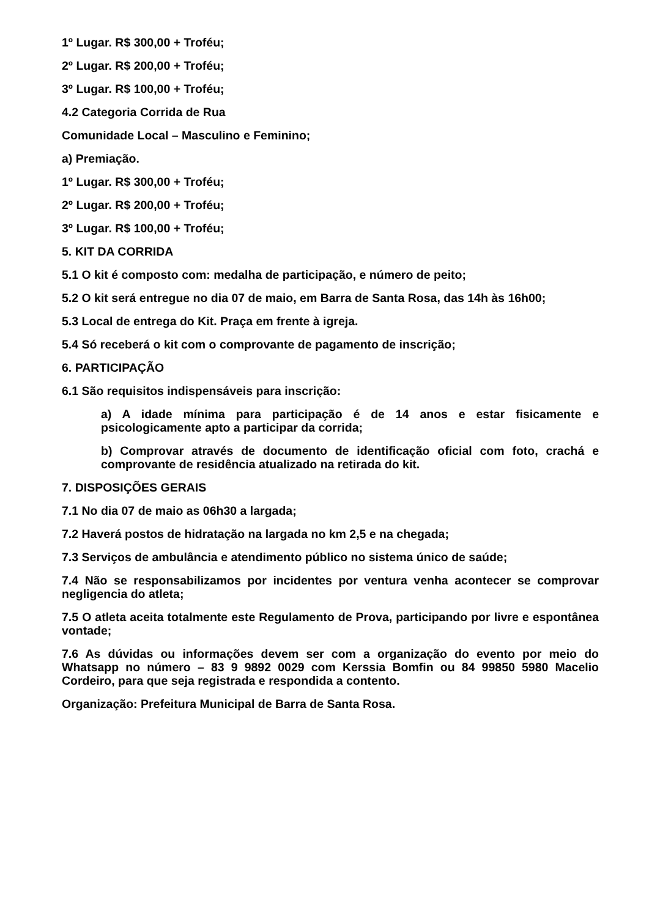1º Lugar. R$ 300,00 + Troféu;
2º Lugar. R$ 200,00 + Troféu;
3º Lugar. R$ 100,00 + Troféu;
4.2 Categoria Corrida de Rua
Comunidade Local – Masculino e Feminino;
a) Premiação.
1º Lugar. R$ 300,00 + Troféu;
2º Lugar. R$ 200,00 + Troféu;
3º Lugar. R$ 100,00 + Troféu;
5. KIT DA CORRIDA
5.1 O kit é composto com: medalha de participação, e número de peito;
5.2 O kit será entregue no dia 07 de maio, em Barra de Santa Rosa, das 14h às 16h00;
5.3 Local de entrega do Kit. Praça em frente à igreja.
5.4 Só receberá o kit com o comprovante de pagamento de inscrição;
6. PARTICIPAÇÃO
6.1 São requisitos indispensáveis para inscrição:
a) A idade mínima para participação é de 14 anos e estar fisicamente e psicologicamente apto a participar da corrida;
b) Comprovar através de documento de identificação oficial com foto, crachá e comprovante de residência atualizado na retirada do kit.
7. DISPOSIÇÕES GERAIS
7.1 No dia 07 de maio as 06h30 a largada;
7.2 Haverá postos de hidratação na largada no km 2,5 e na chegada;
7.3 Serviços de ambulância e atendimento público no sistema único de saúde;
7.4 Não se responsabilizamos por incidentes por ventura venha acontecer se comprovar negligencia do atleta;
7.5 O atleta aceita totalmente este Regulamento de Prova, participando por livre e espontânea vontade;
7.6 As dúvidas ou informações devem ser com a organização do evento por meio do Whatsapp no número – 83 9 9892 0029 com Kerssia Bomfin ou 84 99850 5980 Macelio Cordeiro, para que seja registrada e respondida a contento.
Organização: Prefeitura Municipal de Barra de Santa Rosa.